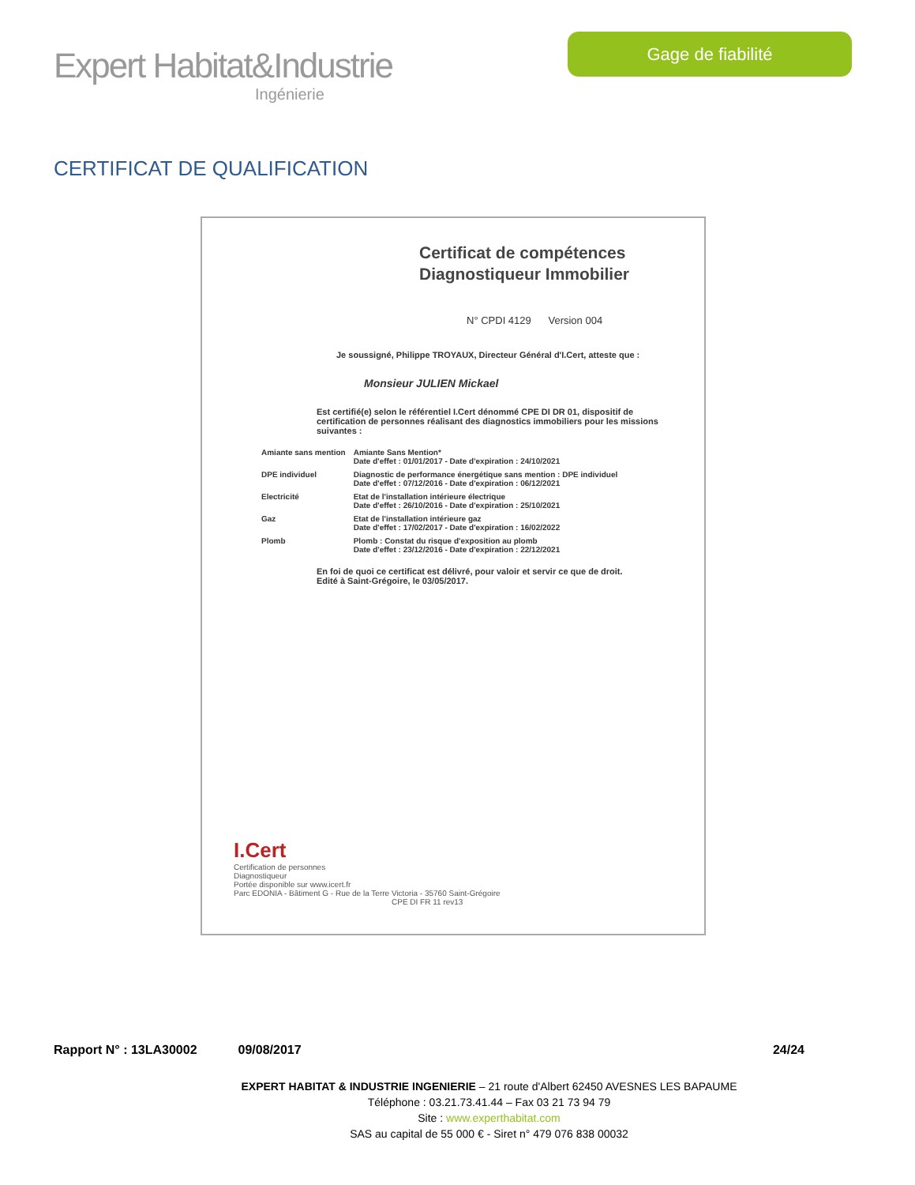Expert Habitat&Industrie
Ingénierie
Gage de fiabilité
CERTIFICAT DE QUALIFICATION
Certificat de compétences
Diagnostiqueur Immobilier
N° CPDI 4129 Version 004
Je soussigné, Philippe TROYAUX, Directeur Général d'I.Cert, atteste que :
Monsieur JULIEN Mickael
Est certifié(e) selon le référentiel I.Cert dénommé CPE DI DR 01, dispositif de certification de personnes réalisant des diagnostics immobiliers pour les missions suivantes :
| Amiante sans mention | Amiante Sans Mention* Date d'effet : 01/01/2017 - Date d'expiration : 24/10/2021 |
| DPE individuel | Diagnostic de performance énergétique sans mention : DPE individuel Date d'effet : 07/12/2016 - Date d'expiration : 06/12/2021 |
| Electricité | Etat de l'installation intérieure électrique Date d'effet : 26/10/2016 - Date d'expiration : 25/10/2021 |
| Gaz | Etat de l'installation intérieure gaz Date d'effet : 17/02/2017 - Date d'expiration : 16/02/2022 |
| Plomb | Plomb : Constat du risque d'exposition au plomb Date d'effet : 23/12/2016 - Date d'expiration : 22/12/2021 |
En foi de quoi ce certificat est délivré, pour valoir et servir ce que de droit.
Edité à Saint-Grégoire, le 03/05/2017.
I.Cert
Certification de personnes
Diagnostiqueur
Portée disponible sur www.icert.fr
Parc EDONIA - Bâtiment G - Rue de la Terre Victoria - 35760 Saint-Grégoire CPE DI FR 11 rev13
Rapport N° : 13LA30002 09/08/2017 24/24
EXPERT HABITAT & INDUSTRIE INGENIERIE – 21 route d'Albert 62450 AVESNES LES BAPAUME
Téléphone : 03.21.73.41.44 – Fax 03 21 73 94 79
Site : www.experthabitat.com
SAS au capital de 55 000 € - Siret n° 479 076 838 00032